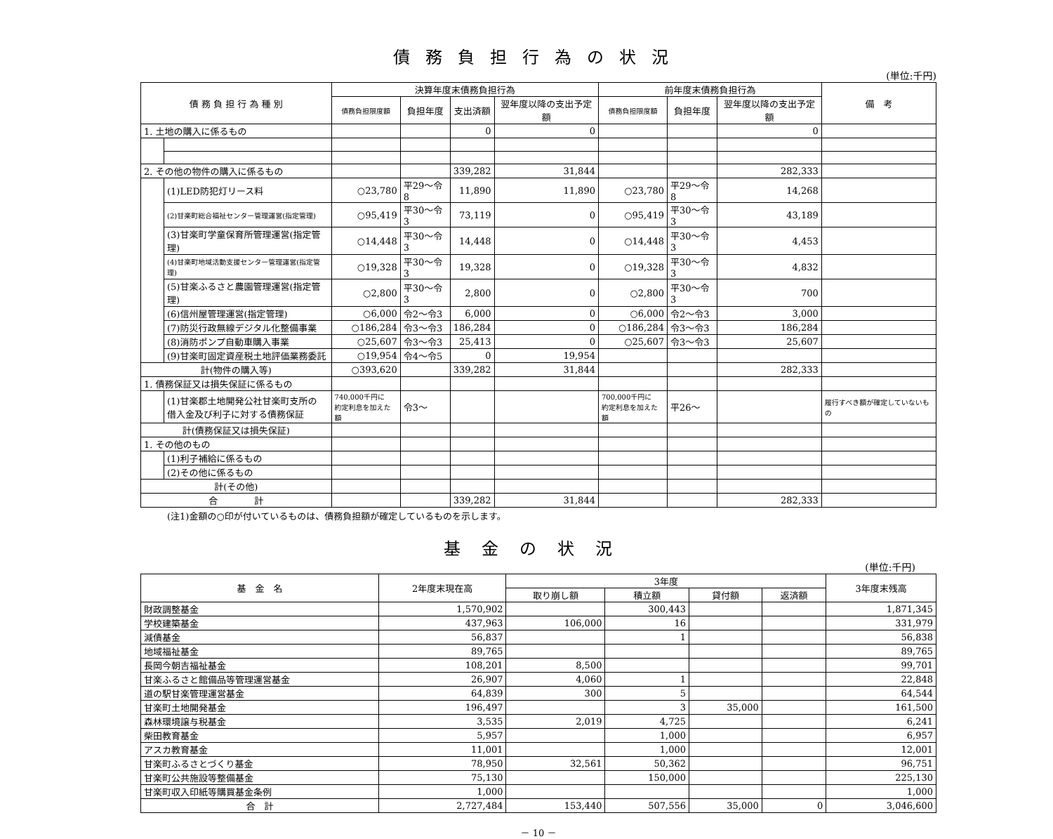債務負担行為の状況
(単位:千円)
| 債 務 負 担 行 為 種 別 | | 決算年度末債務負担行為 | | | | 前年度末債務負担行為 | | | 備 考 |
| --- | --- | --- | --- | --- | --- | --- | --- | --- | --- |
| | | 債務負担限度額 | 負担年度 | 支出済額 | 翌年度以降の支出予定額 | 債務負担限度額 | 負担年度 | 翌年度以降の支出予定額 | |
| 1. 土地の購入に係るもの | | | | 0 | 0 | | | 0 | |
| 2. その他の物件の購入に係るもの | | | | 339,282 | 31,844 | | | 282,333 | |
| | (1)LED防犯灯リース料 | ○23,780 | 平29～令8 | 11,890 | 11,890 | ○23,780 | 平29～令8 | 14,268 | |
| | (2)甘楽町総合福祉センター管理運営(指定管理) | ○95,419 | 平30～令3 | 73,119 | 0 | ○95,419 | 平30～令3 | 43,189 | |
| | (3)甘楽町学童保育所管理運営(指定管理) | ○14,448 | 平30～令3 | 14,448 | 0 | ○14,448 | 平30～令3 | 4,453 | |
| | (4)甘楽町地域活動支援センター管理運営(指定管理) | ○19,328 | 平30～令3 | 19,328 | 0 | ○19,328 | 平30～令3 | 4,832 | |
| | (5)甘楽ふるさと農園管理運営(指定管理) | ○2,800 | 平30～令3 | 2,800 | 0 | ○2,800 | 平30～令3 | 700 | |
| | (6)信州屋管理運営(指定管理) | ○6,000 | 令2～令3 | 6,000 | 0 | ○6,000 | 令2～令3 | 3,000 | |
| | (7)防災行政無線デジタル化整備事業 | ○186,284 | 令3～令3 | 186,284 | 0 | ○186,284 | 令3～令3 | 186,284 | |
| | (8)消防ポンプ自動車購入事業 | ○25,607 | 令3～令3 | 25,413 | 0 | ○25,607 | 令3～令3 | 25,607 | |
| | (9)甘楽町固定資産税土地評価業務委託 | ○19,954 | 令4～令5 | 0 | 19,954 | | | | |
| 計(物件の購入等) | | ○393,620 | | 339,282 | 31,844 | | | 282,333 | |
| 1. 債務保証又は損失保証に係るもの | | | | | | | | | |
| | (1)甘楽郡土地開発公社甘楽町支所の 借入金及び利子に対する債務保証 | 740,000千円に 約定利息を加えた額 | 令3～ | | | 700,000千円に 約定利息を加えた額 | 平26～ | | 履行すべき額が確定していないもの |
| 計(債務保証又は損失保証) | | | | | | | | | |
| 1. その他のもの | | | | | | | | | |
| | (1)利子補給に係るもの | | | | | | | | |
| | (2)その他に係るもの | | | | | | | | |
| 計(その他) | | | | | | | | | |
| 合 計 | | | | 339,282 | 31,844 | | | 282,333 | |
(注1)金額の○印が付いているものは、債務負担額が確定しているものを示します。
基金の状況
(単位:千円)
| 基 金 名 | 2年度末現在高 | 3年度 | | | | 3年度末残高 |
| --- | --- | --- | --- | --- | --- | --- |
| | | 取り崩し額 | 積立額 | 貸付額 | 返済額 | |
| 財政調整基金 | 1,570,902 | | 300,443 | | | 1,871,345 |
| 学校建築基金 | 437,963 | 106,000 | 16 | | | 331,979 |
| 減債基金 | 56,837 | | 1 | | | 56,838 |
| 地域福祉基金 | 89,765 | | | | | 89,765 |
| 長岡今朝吉福祉基金 | 108,201 | 8,500 | | | | 99,701 |
| 甘楽ふるさと館備品等管理運営基金 | 26,907 | 4,060 | 1 | | | 22,848 |
| 道の駅甘楽管理運営基金 | 64,839 | 300 | 5 | | | 64,544 |
| 甘楽町土地開発基金 | 196,497 | | 3 | 35,000 | | 161,500 |
| 森林環境譲与税基金 | 3,535 | 2,019 | 4,725 | | | 6,241 |
| 柴田教育基金 | 5,957 | | 1,000 | | | 6,957 |
| アスカ教育基金 | 11,001 | | 1,000 | | | 12,001 |
| 甘楽町ふるさとづくり基金 | 78,950 | 32,561 | 50,362 | | | 96,751 |
| 甘楽町公共施設等整備基金 | 75,130 | | 150,000 | | | 225,130 |
| 甘楽町収入印紙等購買基金条例 | 1,000 | | | | | 1,000 |
| 合 計 | 2,727,484 | 153,440 | 507,556 | 35,000 | 0 | 3,046,600 |
－ 10 －